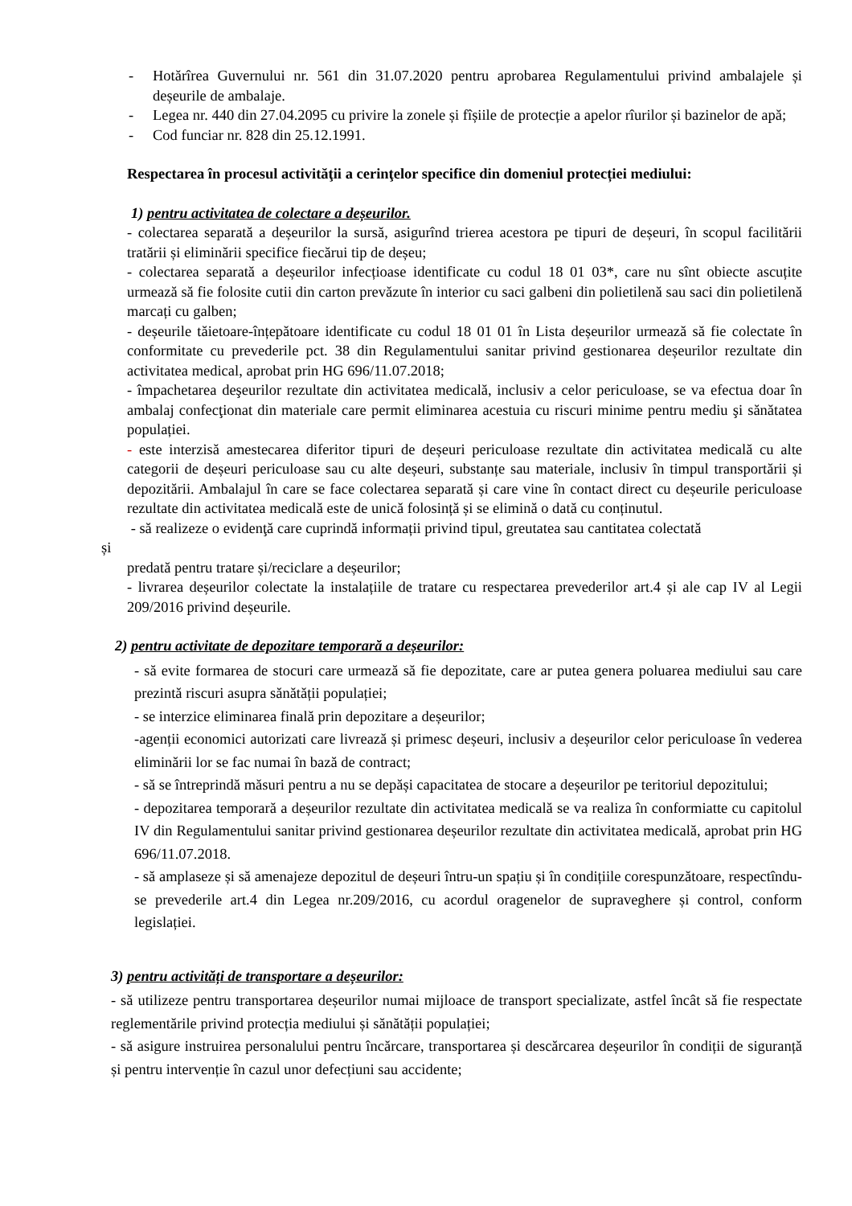- Hotărîrea Guvernului nr. 561 din 31.07.2020 pentru aprobarea Regulamentului privind ambalajele și deșeurile de ambalaje.
- Legea nr. 440 din 27.04.2095 cu privire la zonele și fîșiile de protecție a apelor rîurilor și bazinelor de apă;
- Cod funciar nr. 828 din 25.12.1991.
Respectarea în procesul activităţii a cerinţelor specifice din domeniul protecției mediului:
1) pentru activitatea de colectare a deșeurilor.
- colectarea separată a deșeurilor la sursă, asigurînd trierea acestora pe tipuri de deșeuri, în scopul facilitării tratării și eliminării specifice fiecărui tip de deșeu;
- colectarea separată a deșeurilor infecțioase identificate cu codul 18 01 03*, care nu sînt obiecte ascuțite urmează să fie folosite cutii din carton prevăzute în interior cu saci galbeni din polietilenă sau saci din polietilenă marcați cu galben;
- deșeurile tăietoare-înțepătoare identificate cu codul 18 01 01 în Lista deșeurilor urmează să fie colectate în conformitate cu prevederile pct. 38 din Regulamentului sanitar privind gestionarea deșeurilor rezultate din activitatea medical, aprobat prin HG 696/11.07.2018;
- împachetarea deşeurilor rezultate din activitatea medicală, inclusiv a celor periculoase, se va efectua doar în ambalaj confecţionat din materiale care permit eliminarea acestuia cu riscuri minime pentru mediu şi sănătatea populației.
- este interzisă amestecarea diferitor tipuri de deșeuri periculoase rezultate din activitatea medicală cu alte categorii de deșeuri periculoase sau cu alte deșeuri, substanțe sau materiale, inclusiv în timpul transportării și depozitării. Ambalajul în care se face colectarea separată și care vine în contact direct cu deșeurile periculoase rezultate din activitatea medicală este de unică folosință și se elimină o dată cu conținutul.
- să realizeze o evidenţă care cuprindă informații privind tipul, greutatea sau cantitatea colectată
și
predată pentru tratare și/reciclare a deșeurilor;
- livrarea deșeurilor colectate la instalațiile de tratare cu respectarea prevederilor art.4 și ale cap IV al Legii 209/2016 privind deșeurile.
2) pentru activitate de depozitare temporară a deșeurilor:
- să evite formarea de stocuri care urmează să fie depozitate, care ar putea genera poluarea mediului sau care prezintă riscuri asupra sănătății populației;
- se interzice eliminarea finală prin depozitare a deșeurilor;
-agenții economici autorizati care livrează și primesc deșeuri, inclusiv a deșeurilor celor periculoase în vederea eliminării lor se fac numai în bază de contract;
- să se întreprindă măsuri pentru a nu se depăși capacitatea de stocare a deșeurilor pe teritoriul depozitului;
- depozitarea temporară a deșeurilor rezultate din activitatea medicală se va realiza în conformiatte cu capitolul IV din Regulamentului sanitar privind gestionarea deșeurilor rezultate din activitatea medicală, aprobat prin HG 696/11.07.2018.
- să amplaseze și să amenajeze depozitul de deșeuri întru-un spațiu și în condițiile corespunzătoare, respectîndu-se prevederile art.4 din Legea nr.209/2016, cu acordul oragenelor de supraveghere și control, conform legislației.
3) pentru activități de transportare a deșeurilor:
- să utilizeze pentru transportarea deșeurilor numai mijloace de transport specializate, astfel încât să fie respectate reglementările privind protecția mediului și sănătății populației;
- să asigure instruirea personalului pentru încărcare, transportarea și descărcarea deșeurilor în condiții de siguranță și pentru intervenție în cazul unor defecțiuni sau accidente;